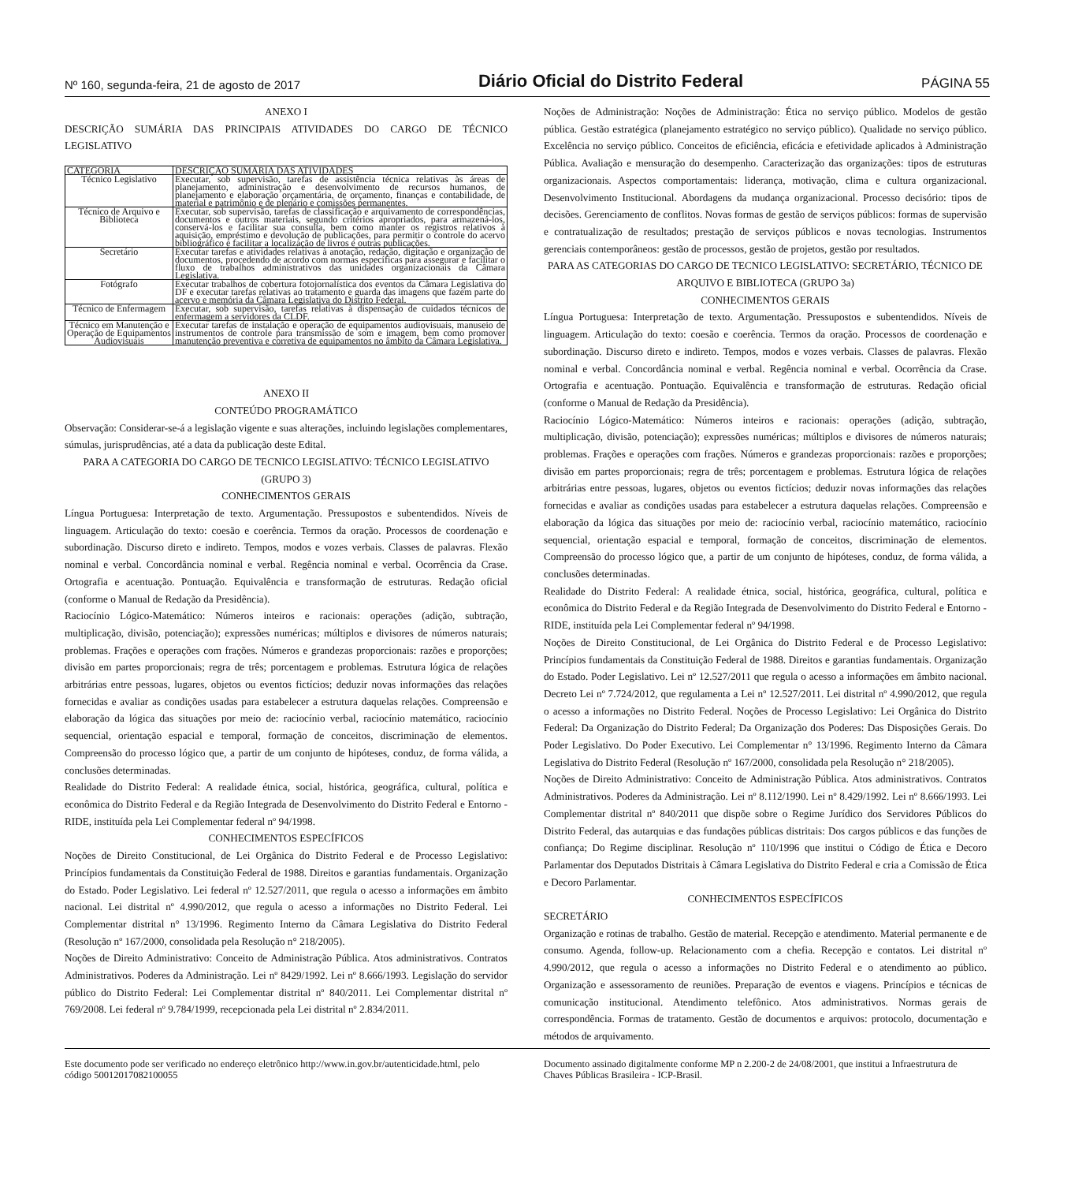Nº 160, segunda-feira, 21 de agosto de 2017 Diário Oficial do Distrito Federal PÁGINA 55
ANEXO I
DESCRIÇÃO SUMÁRIA DAS PRINCIPAIS ATIVIDADES DO CARGO DE TÉCNICO LEGISLATIVO
| CATEGORIA | DESCRIÇÃO SUMÁRIA DAS ATIVIDADES |
| --- | --- |
| Técnico Legislativo | Executar, sob supervisão, tarefas de assistência técnica relativas às áreas de planejamento, administração e desenvolvimento de recursos humanos, de planejamento e elaboração orçamentária, de orçamento, finanças e contabilidade, de material e patrimônio e de plenário e comissões permanentes. |
| Técnico de Arquivo e Biblioteca | Executar, sob supervisão, tarefas de classificação e arquivamento de correspondências, documentos e outros materiais, segundo critérios apropriados, para armazená-los, conservá-los e facilitar sua consulta, bem como manter os registros relativos à aquisição, empréstimo e devolução de publicações, para permitir o controle do acervo bibliográfico e facilitar a localização de livros e outras publicações. |
| Secretário | Executar tarefas e atividades relativas à anotação, redação, digitação e organização de documentos, procedendo de acordo com normas específicas para assegurar e facilitar o fluxo de trabalhos administrativos das unidades organizacionais da Câmara Legislativa. |
| Fotógrafo | Executar trabalhos de cobertura fotojornalística dos eventos da Câmara Legislativa do DF e executar tarefas relativas ao tratamento e guarda das imagens que fazem parte do acervo e memória da Câmara Legislativa do Distrito Federal. |
| Técnico de Enfermagem | Executar, sob supervisão, tarefas relativas à dispensação de cuidados técnicos de enfermagem a servidores da CLDF. |
| Técnico em Manutenção e Operação de Equipamentos Audiovisuais | Executar tarefas de instalação e operação de equipamentos audiovisuais, manuseio de instrumentos de controle para transmissão de som e imagem, bem como promover manutenção preventiva e corretiva de equipamentos no âmbito da Câmara Legislativa. |
ANEXO II
CONTEÚDO PROGRAMÁTICO
Observação: Considerar-se-á a legislação vigente e suas alterações, incluindo legislações complementares, súmulas, jurisprudências, até a data da publicação deste Edital.
PARA A CATEGORIA DO CARGO DE TECNICO LEGISLATIVO: TÉCNICO LEGISLATIVO (GRUPO 3)
CONHECIMENTOS GERAIS
Língua Portuguesa: Interpretação de texto. Argumentação. Pressupostos e subentendidos. Níveis de linguagem. Articulação do texto: coesão e coerência. Termos da oração. Processos de coordenação e subordinação. Discurso direto e indireto. Tempos, modos e vozes verbais. Classes de palavras. Flexão nominal e verbal. Concordância nominal e verbal. Regência nominal e verbal. Ocorrência da Crase. Ortografia e acentuação. Pontuação. Equivalência e transformação de estruturas. Redação oficial (conforme o Manual de Redação da Presidência).
Raciocínio Lógico-Matemático: Números inteiros e racionais: operações (adição, subtração, multiplicação, divisão, potenciação); expressões numéricas; múltiplos e divisores de números naturais; problemas. Frações e operações com frações. Números e grandezas proporcionais: razões e proporções; divisão em partes proporcionais; regra de três; porcentagem e problemas. Estrutura lógica de relações arbitrárias entre pessoas, lugares, objetos ou eventos fictícios; deduzir novas informações das relações fornecidas e avaliar as condições usadas para estabelecer a estrutura daquelas relações. Compreensão e elaboração da lógica das situações por meio de: raciocínio verbal, raciocínio matemático, raciocínio sequencial, orientação espacial e temporal, formação de conceitos, discriminação de elementos. Compreensão do processo lógico que, a partir de um conjunto de hipóteses, conduz, de forma válida, a conclusões determinadas.
Realidade do Distrito Federal: A realidade étnica, social, histórica, geográfica, cultural, política e econômica do Distrito Federal e da Região Integrada de Desenvolvimento do Distrito Federal e Entorno - RIDE, instituída pela Lei Complementar federal nº 94/1998.
CONHECIMENTOS ESPECÍFICOS
Noções de Direito Constitucional, de Lei Orgânica do Distrito Federal e de Processo Legislativo: Princípios fundamentais da Constituição Federal de 1988. Direitos e garantias fundamentais. Organização do Estado. Poder Legislativo. Lei federal nº 12.527/2011, que regula o acesso a informações em âmbito nacional. Lei distrital nº 4.990/2012, que regula o acesso a informações no Distrito Federal. Lei Complementar distrital n° 13/1996. Regimento Interno da Câmara Legislativa do Distrito Federal (Resolução nº 167/2000, consolidada pela Resolução n° 218/2005).
Noções de Direito Administrativo: Conceito de Administração Pública. Atos administrativos. Contratos Administrativos. Poderes da Administração. Lei nº 8429/1992. Lei nº 8.666/1993. Legislação do servidor público do Distrito Federal: Lei Complementar distrital nº 840/2011. Lei Complementar distrital nº 769/2008. Lei federal nº 9.784/1999, recepcionada pela Lei distrital nº 2.834/2011.
Noções de Administração: Noções de Administração: Ética no serviço público. Modelos de gestão pública. Gestão estratégica (planejamento estratégico no serviço público). Qualidade no serviço público. Excelência no serviço público. Conceitos de eficiência, eficácia e efetividade aplicados à Administração Pública. Avaliação e mensuração do desempenho. Caracterização das organizações: tipos de estruturas organizacionais. Aspectos comportamentais: liderança, motivação, clima e cultura organizacional. Desenvolvimento Institucional. Abordagens da mudança organizacional. Processo decisório: tipos de decisões. Gerenciamento de conflitos. Novas formas de gestão de serviços públicos: formas de supervisão e contratualização de resultados; prestação de serviços públicos e novas tecnologias. Instrumentos gerenciais contemporâneos: gestão de processos, gestão de projetos, gestão por resultados.
PARA AS CATEGORIAS DO CARGO DE TECNICO LEGISLATIVO: SECRETÁRIO, TÉCNICO DE ARQUIVO E BIBLIOTECA (GRUPO 3a)
CONHECIMENTOS GERAIS
Língua Portuguesa: Interpretação de texto. Argumentação. Pressupostos e subentendidos. Níveis de linguagem. Articulação do texto: coesão e coerência. Termos da oração. Processos de coordenação e subordinação. Discurso direto e indireto. Tempos, modos e vozes verbais. Classes de palavras. Flexão nominal e verbal. Concordância nominal e verbal. Regência nominal e verbal. Ocorrência da Crase. Ortografia e acentuação. Pontuação. Equivalência e transformação de estruturas. Redação oficial (conforme o Manual de Redação da Presidência).
Raciocínio Lógico-Matemático: Números inteiros e racionais: operações (adição, subtração, multiplicação, divisão, potenciação); expressões numéricas; múltiplos e divisores de números naturais; problemas. Frações e operações com frações. Números e grandezas proporcionais: razões e proporções; divisão em partes proporcionais; regra de três; porcentagem e problemas. Estrutura lógica de relações arbitrárias entre pessoas, lugares, objetos ou eventos fictícios; deduzir novas informações das relações fornecidas e avaliar as condições usadas para estabelecer a estrutura daquelas relações. Compreensão e elaboração da lógica das situações por meio de: raciocínio verbal, raciocínio matemático, raciocínio sequencial, orientação espacial e temporal, formação de conceitos, discriminação de elementos. Compreensão do processo lógico que, a partir de um conjunto de hipóteses, conduz, de forma válida, a conclusões determinadas.
Realidade do Distrito Federal: A realidade étnica, social, histórica, geográfica, cultural, política e econômica do Distrito Federal e da Região Integrada de Desenvolvimento do Distrito Federal e Entorno - RIDE, instituída pela Lei Complementar federal nº 94/1998.
Noções de Direito Constitucional, de Lei Orgânica do Distrito Federal e de Processo Legislativo: Princípios fundamentais da Constituição Federal de 1988. Direitos e garantias fundamentais. Organização do Estado. Poder Legislativo. Lei nº 12.527/2011 que regula o acesso a informações em âmbito nacional. Decreto Lei nº 7.724/2012, que regulamenta a Lei nº 12.527/2011. Lei distrital nº 4.990/2012, que regula o acesso a informações no Distrito Federal. Noções de Processo Legislativo: Lei Orgânica do Distrito Federal: Da Organização do Distrito Federal; Da Organização dos Poderes: Das Disposições Gerais. Do Poder Legislativo. Do Poder Executivo. Lei Complementar n° 13/1996. Regimento Interno da Câmara Legislativa do Distrito Federal (Resolução nº 167/2000, consolidada pela Resolução n° 218/2005).
Noções de Direito Administrativo: Conceito de Administração Pública. Atos administrativos. Contratos Administrativos. Poderes da Administração. Lei nº 8.112/1990. Lei nº 8.429/1992. Lei nº 8.666/1993. Lei Complementar distrital nº 840/2011 que dispõe sobre o Regime Jurídico dos Servidores Públicos do Distrito Federal, das autarquias e das fundações públicas distritais: Dos cargos públicos e das funções de confiança; Do Regime disciplinar. Resolução nº 110/1996 que institui o Código de Ética e Decoro Parlamentar dos Deputados Distritais à Câmara Legislativa do Distrito Federal e cria a Comissão de Ética e Decoro Parlamentar.
CONHECIMENTOS ESPECÍFICOS
SECRETÁRIO
Organização e rotinas de trabalho. Gestão de material. Recepção e atendimento. Material permanente e de consumo. Agenda, follow-up. Relacionamento com a chefia. Recepção e contatos. Lei distrital nº 4.990/2012, que regula o acesso a informações no Distrito Federal e o atendimento ao público. Organização e assessoramento de reuniões. Preparação de eventos e viagens. Princípios e técnicas de comunicação institucional. Atendimento telefônico. Atos administrativos. Normas gerais de correspondência. Formas de tratamento. Gestão de documentos e arquivos: protocolo, documentação e métodos de arquivamento.
Este documento pode ser verificado no endereço eletrônico http://www.in.gov.br/autenticidade.html, pelo código 50012017082100055
Documento assinado digitalmente conforme MP n 2.200-2 de 24/08/2001, que institui a Infraestrutura de Chaves Públicas Brasileira - ICP-Brasil.